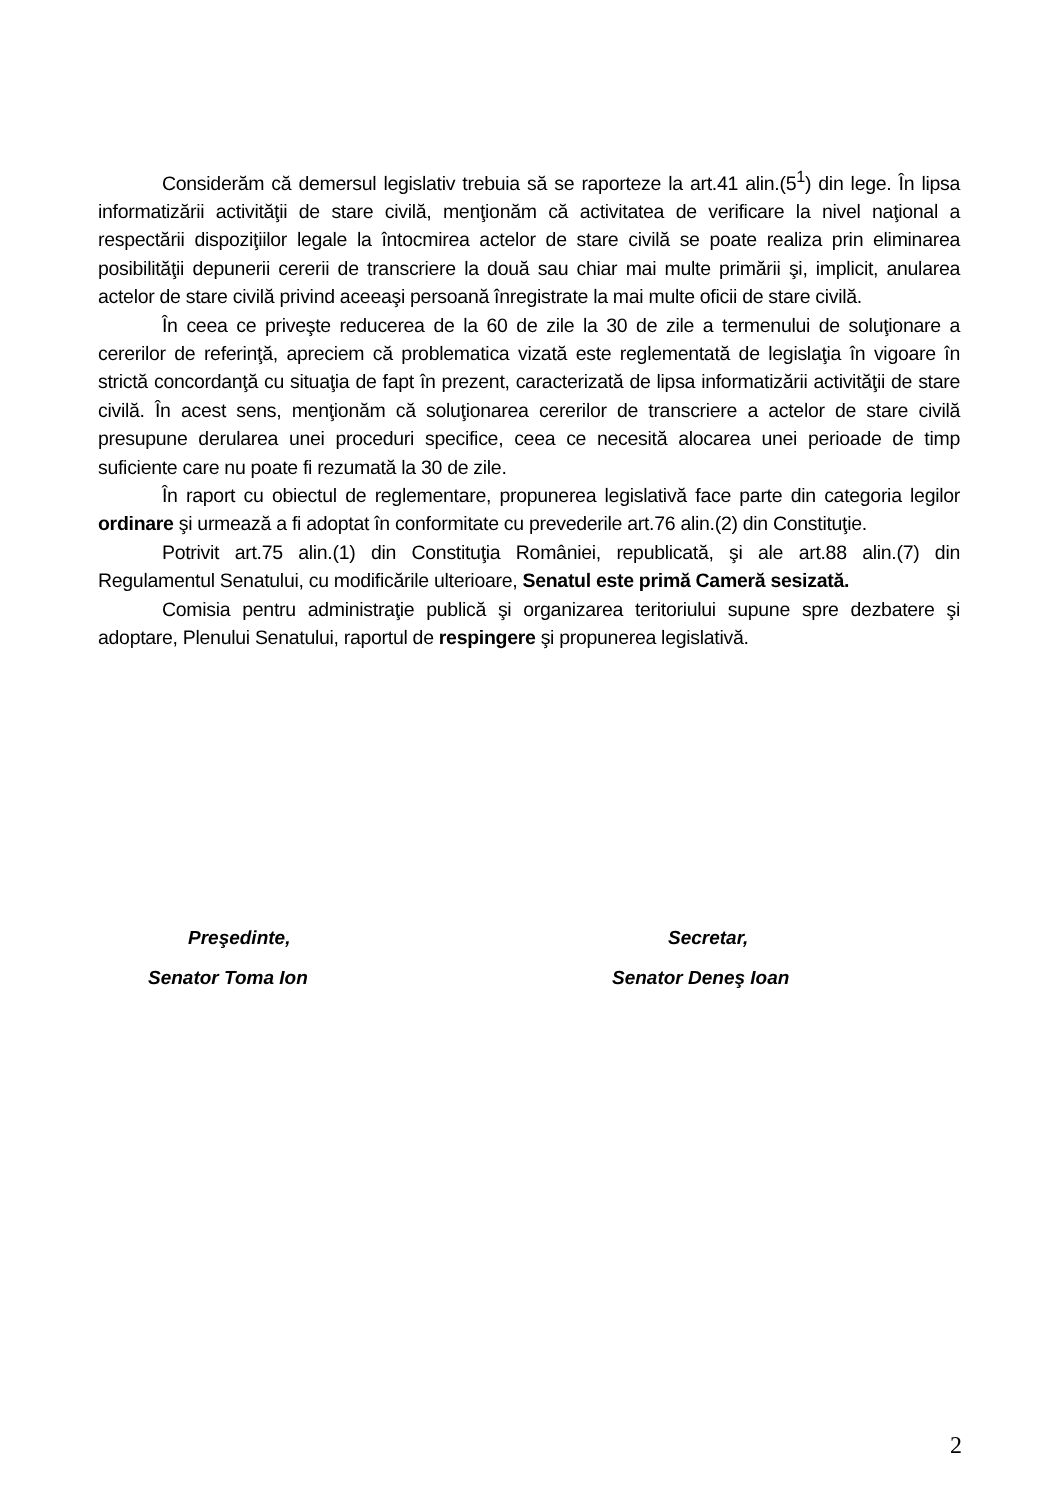Considerăm că demersul legislativ trebuia să se raporteze la art.41 alin.(5<sup>1</sup>) din lege. În lipsa informatizării activităţii de stare civilă, menţionăm că activitatea de verificare la nivel naţional a respectării dispoziţiilor legale la întocmirea actelor de stare civilă se poate realiza prin eliminarea posibilităţii depunerii cererii de transcriere la două sau chiar mai multe primării şi, implicit, anularea actelor de stare civilă privind aceeaşi persoană înregistrate la mai multe oficii de stare civilă.
În ceea ce priveşte reducerea de la 60 de zile la 30 de zile a termenului de soluţionare a cererilor de referinţă, apreciem că problematica vizată este reglementată de legislaţia în vigoare în strictă concordanţă cu situaţia de fapt în prezent, caracterizată de lipsa informatizării activităţii de stare civilă. În acest sens, menţionăm că soluţionarea cererilor de transcriere a actelor de stare civilă presupune derularea unei proceduri specifice, ceea ce necesită alocarea unei perioade de timp suficiente care nu poate fi rezumată la 30 de zile.
În raport cu obiectul de reglementare, propunerea legislativă face parte din categoria legilor ordinare şi urmează a fi adoptat în conformitate cu prevederile art.76 alin.(2) din Constituţie.
Potrivit art.75 alin.(1) din Constituţia României, republicată, şi ale art.88 alin.(7) din Regulamentul Senatului, cu modificările ulterioare, Senatul este primă Cameră sesizată.
Comisia pentru administraţie publică şi organizarea teritoriului supune spre dezbatere şi adoptare, Plenului Senatului, raportul de respingere şi propunerea legislativă.
Preşedinte,
Senator Toma Ion
Secretar,
Senator Deneş Ioan
2